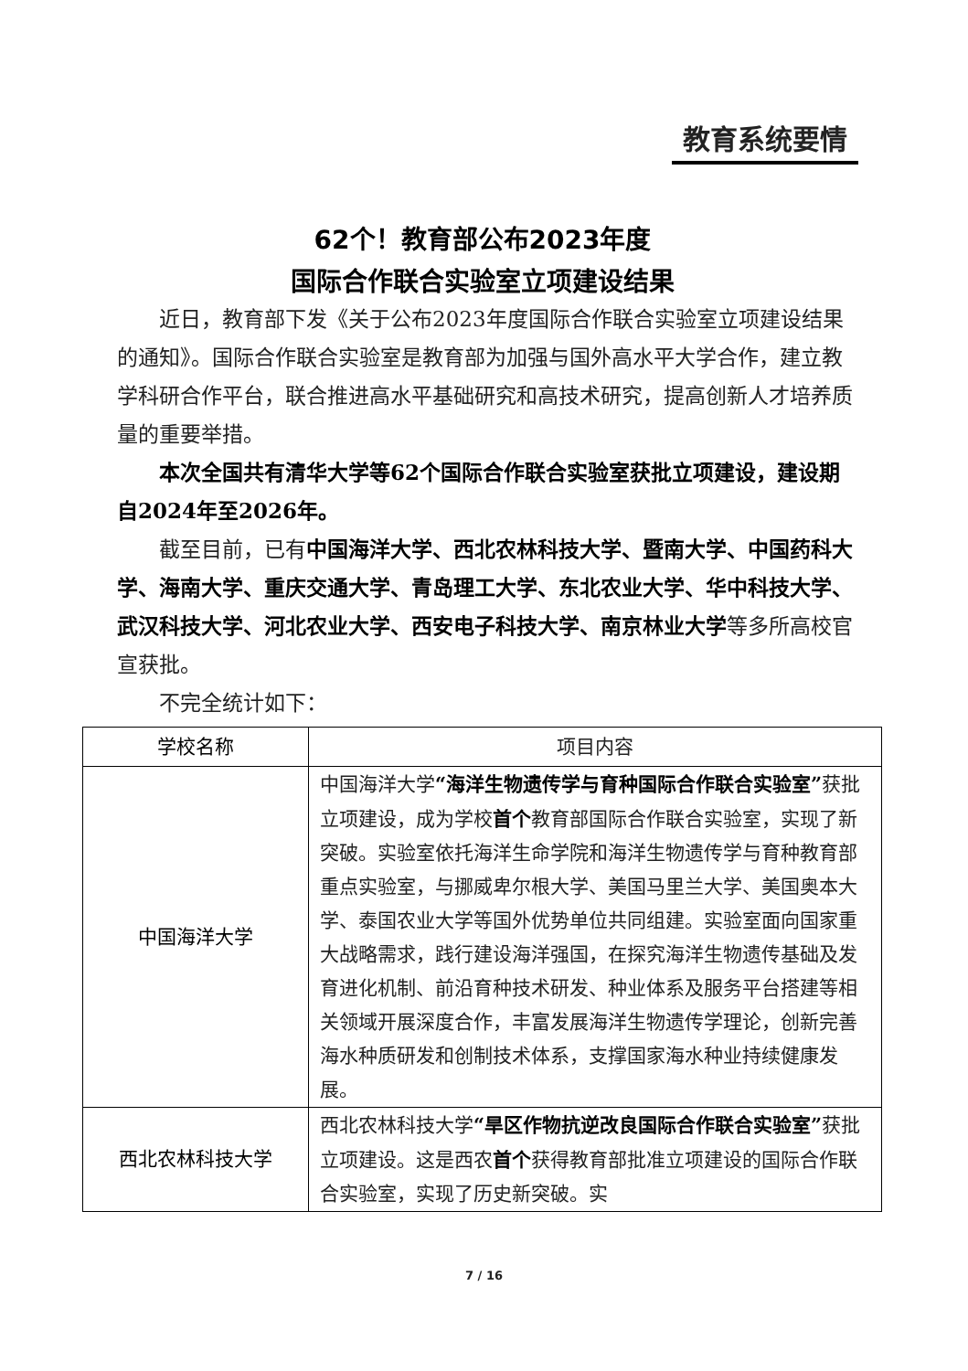教育系统要情
62个！教育部公布2023年度
国际合作联合实验室立项建设结果
近日，教育部下发《关于公布2023年度国际合作联合实验室立项建设结果的通知》。国际合作联合实验室是教育部为加强与国外高水平大学合作，建立教学科研合作平台，联合推进高水平基础研究和高技术研究，提高创新人才培养质量的重要举措。
本次全国共有清华大学等62个国际合作联合实验室获批立项建设，建设期自2024年至2026年。
截至目前，已有中国海洋大学、西北农林科技大学、暨南大学、中国药科大学、海南大学、重庆交通大学、青岛理工大学、东北农业大学、华中科技大学、武汉科技大学、河北农业大学、西安电子科技大学、南京林业大学等多所高校官宣获批。
不完全统计如下：
| 学校名称 | 项目内容 |
| --- | --- |
| 中国海洋大学 | 中国海洋大学 “海洋生物遗传学与育种国际合作联合实验室” 获批立项建设，成为学校 首个 教育部国际合作联合实验室，实现了新突破。实验室依托海洋生命学院和海洋生物遗传学与育种教育部重点实验室，与挪威卑尔根大学、美国马里兰大学、美国奥本大学、泰国农业大学等国外优势单位共同组建。实验室面向国家重大战略需求，践行建设海洋强国，在探究海洋生物遗传基础及发育进化机制、前沿育种技术研发、种业体系及服务平台搭建等相关领域开展深度合作，丰富发展海洋生物遗传学理论，创新完善海水种质研发和创制技术体系，支撑国家海水种业持续健康发展。 |
| 西北农林科技大学 | 西北农林科技大学 “旱区作物抗逆改良国际合作联合实验室” 获批立项建设。这是西农 首个 获得教育部批准立项建设的国际合作联合实验室，实现了历史新突破。实 |
7 / 16